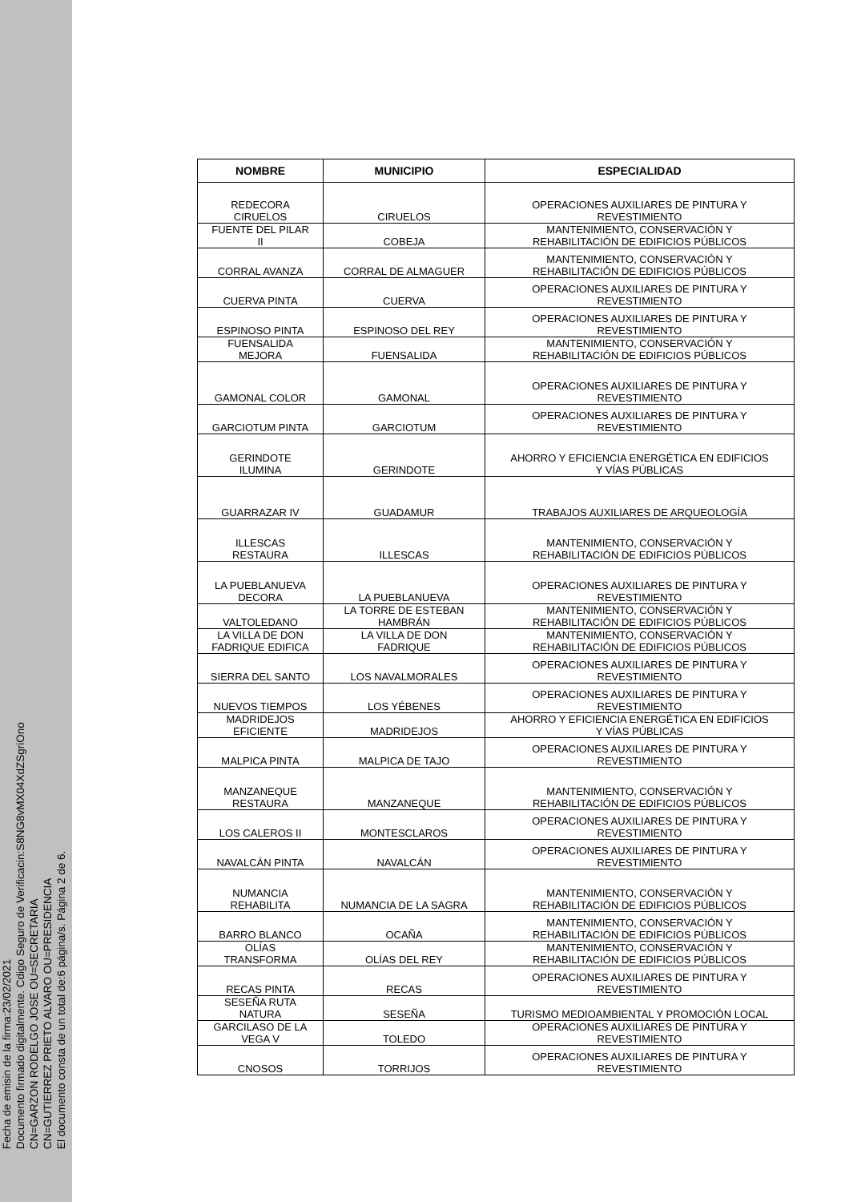Fecha de emisin de la firma:23/02/2021
Documento firmado digitalmente. Cdigo Seguro de Verificacin:S8NG8vMX04XdZSgriOno
CN=GARZON RODELGO JOSE OU=SECRETARIA
CN=GUTIERREZ PRIETO ALVARO OU=PRESIDENCIA
El documento consta de un total de:6 página/s. Página 2 de 6.
| NOMBRE | MUNICIPIO | ESPECIALIDAD |
| --- | --- | --- |
| REDECORA CIRUELOS | CIRUELOS | OPERACIONES AUXILIARES DE PINTURA Y REVESTIMIENTO |
| FUENTE DEL PILAR II | COBEJA | MANTENIMIENTO, CONSERVACIÓN Y REHABILITACIÓN DE EDIFICIOS PÚBLICOS |
| CORRAL AVANZA | CORRAL DE ALMAGUER | MANTENIMIENTO, CONSERVACIÓN Y REHABILITACIÓN DE EDIFICIOS PÚBLICOS |
| CUERVA PINTA | CUERVA | OPERACIONES AUXILIARES DE PINTURA Y REVESTIMIENTO |
| ESPINOSO PINTA | ESPINOSO DEL REY | OPERACIONES AUXILIARES DE PINTURA Y REVESTIMIENTO |
| FUENSALIDA MEJORA | FUENSALIDA | MANTENIMIENTO, CONSERVACIÓN Y REHABILITACIÓN DE EDIFICIOS PÚBLICOS |
| GAMONAL COLOR | GAMONAL | OPERACIONES AUXILIARES DE PINTURA Y REVESTIMIENTO |
| GARCIOTUM PINTA | GARCIOTUM | OPERACIONES AUXILIARES DE PINTURA Y REVESTIMIENTO |
| GERINDOTE ILUMINA | GERINDOTE | AHORRO Y EFICIENCIA ENERGÉTICA EN EDIFICIOS Y VÍAS PÚBLICAS |
| GUARRAZAR IV | GUADAMUR | TRABAJOS AUXILIARES DE ARQUEOLOGÍA |
| ILLESCAS RESTAURA | ILLESCAS | MANTENIMIENTO, CONSERVACIÓN Y REHABILITACIÓN DE EDIFICIOS PÚBLICOS |
| LA PUEBLANUEVA DECORA | LA PUEBLANUEVA | OPERACIONES AUXILIARES DE PINTURA Y REVESTIMIENTO |
| VALTOLEDANO | LA TORRE DE ESTEBAN HAMBRÁN | MANTENIMIENTO, CONSERVACIÓN Y REHABILITACIÓN DE EDIFICIOS PÚBLICOS |
| LA VILLA DE DON FADRIQUE EDIFICA | LA VILLA DE DON FADRIQUE | MANTENIMIENTO, CONSERVACIÓN Y REHABILITACIÓN DE EDIFICIOS PÚBLICOS |
| SIERRA DEL SANTO | LOS NAVALMORALES | OPERACIONES AUXILIARES DE PINTURA Y REVESTIMIENTO |
| NUEVOS TIEMPOS | LOS YÉBENES | OPERACIONES AUXILIARES DE PINTURA Y REVESTIMIENTO |
| MADRIDEJOS EFICIENTE | MADRIDEJOS | AHORRO Y EFICIENCIA ENERGÉTICA EN EDIFICIOS Y VÍAS PÚBLICAS |
| MALPICA PINTA | MALPICA DE TAJO | OPERACIONES AUXILIARES DE PINTURA Y REVESTIMIENTO |
| MANZANEQUE RESTAURA | MANZANEQUE | MANTENIMIENTO, CONSERVACIÓN Y REHABILITACIÓN DE EDIFICIOS PÚBLICOS |
| LOS CALEROS II | MONTESCLAROS | OPERACIONES AUXILIARES DE PINTURA Y REVESTIMIENTO |
| NAVALCÁN PINTA | NAVALCÁN | OPERACIONES AUXILIARES DE PINTURA Y REVESTIMIENTO |
| NUMANCIA REHABILITA | NUMANCIA DE LA SAGRA | MANTENIMIENTO, CONSERVACIÓN Y REHABILITACIÓN DE EDIFICIOS PÚBLICOS |
| BARRO BLANCO | OCAÑA | MANTENIMIENTO, CONSERVACIÓN Y REHABILITACIÓN DE EDIFICIOS PÚBLICOS |
| OLÍAS TRANSFORMA | OLÍAS DEL REY | MANTENIMIENTO, CONSERVACIÓN Y REHABILITACIÓN DE EDIFICIOS PÚBLICOS |
| RECAS PINTA | RECAS | OPERACIONES AUXILIARES DE PINTURA Y REVESTIMIENTO |
| SESEÑA RUTA NATURA | SESEÑA | TURISMO MEDIOAMBIENTAL Y PROMOCIÓN LOCAL |
| GARCILASO DE LA VEGA V | TOLEDO | OPERACIONES AUXILIARES DE PINTURA Y REVESTIMIENTO |
| CNOSOS | TORRIJOS | OPERACIONES AUXILIARES DE PINTURA Y REVESTIMIENTO |